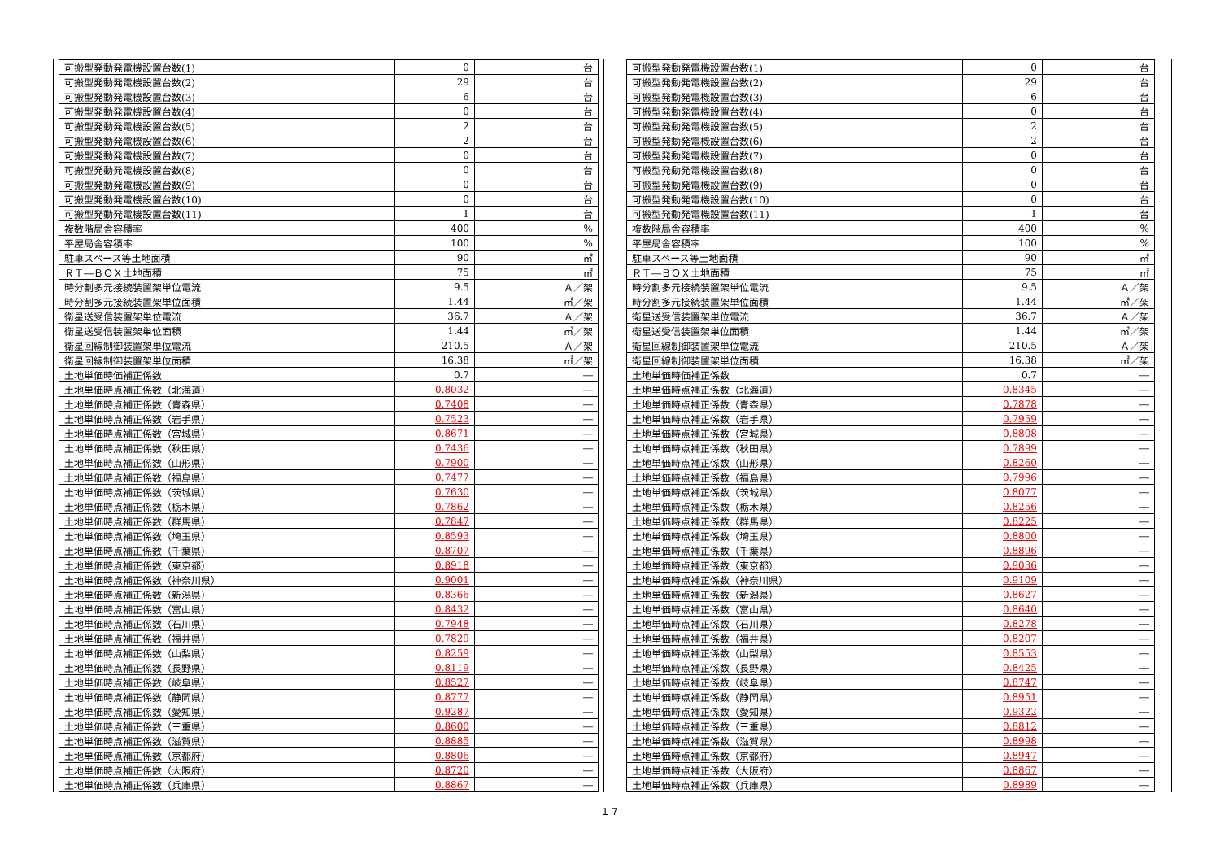| 可搬型発動発電機設置台数(1) | 0 | 台 |
| 可搬型発動発電機設置台数(2) | 29 | 台 |
| 可搬型発動発電機設置台数(3) | 6 | 台 |
| 可搬型発動発電機設置台数(4) | 0 | 台 |
| 可搬型発動発電機設置台数(5) | 2 | 台 |
| 可搬型発動発電機設置台数(6) | 2 | 台 |
| 可搬型発動発電機設置台数(7) | 0 | 台 |
| 可搬型発動発電機設置台数(8) | 0 | 台 |
| 可搬型発動発電機設置台数(9) | 0 | 台 |
| 可搬型発動発電機設置台数(10) | 0 | 台 |
| 可搬型発動発電機設置台数(11) | 1 | 台 |
| 複数階局舎容積率 | 400 | % |
| 平屋局舎容積率 | 100 | % |
| 駐車スペース等土地面積 | 90 | ㎡ |
| ＲＴ―ＢＯＸ土地面積 | 75 | ㎡ |
| 時分割多元接続装置架単位電流 | 9.5 | Ａ／架 |
| 時分割多元接続装置架単位面積 | 1.44 | ㎡／架 |
| 衛星送受信装置架単位電流 | 36.7 | Ａ／架 |
| 衛星送受信装置架単位面積 | 1.44 | ㎡／架 |
| 衛星回線制御装置架単位電流 | 210.5 | Ａ／架 |
| 衛星回線制御装置架単位面積 | 16.38 | ㎡／架 |
| 土地単価時価補正係数 | 0.7 | ― |
| 土地単価時点補正係数（北海道） | 0.8032 | ― |
| 土地単価時点補正係数（青森県） | 0.7408 | ― |
| 土地単価時点補正係数（岩手県） | 0.7523 | ― |
| 土地単価時点補正係数（宮城県） | 0.8671 | ― |
| 土地単価時点補正係数（秋田県） | 0.7436 | ― |
| 土地単価時点補正係数（山形県） | 0.7900 | ― |
| 土地単価時点補正係数（福島県） | 0.7477 | ― |
| 土地単価時点補正係数（茨城県） | 0.7630 | ― |
| 土地単価時点補正係数（栃木県） | 0.7862 | ― |
| 土地単価時点補正係数（群馬県） | 0.7847 | ― |
| 土地単価時点補正係数（埼玉県） | 0.8593 | ― |
| 土地単価時点補正係数（千葉県） | 0.8707 | ― |
| 土地単価時点補正係数（東京都） | 0.8918 | ― |
| 土地単価時点補正係数（神奈川県） | 0.9001 | ― |
| 土地単価時点補正係数（新潟県） | 0.8366 | ― |
| 土地単価時点補正係数（富山県） | 0.8432 | ― |
| 土地単価時点補正係数（石川県） | 0.7948 | ― |
| 土地単価時点補正係数（福井県） | 0.7829 | ― |
| 土地単価時点補正係数（山梨県） | 0.8259 | ― |
| 土地単価時点補正係数（長野県） | 0.8119 | ― |
| 土地単価時点補正係数（岐阜県） | 0.8527 | ― |
| 土地単価時点補正係数（静岡県） | 0.8777 | ― |
| 土地単価時点補正係数（愛知県） | 0.9287 | ― |
| 土地単価時点補正係数（三重県） | 0.8600 | ― |
| 土地単価時点補正係数（滋賀県） | 0.8885 | ― |
| 土地単価時点補正係数（京都府） | 0.8806 | ― |
| 土地単価時点補正係数（大阪府） | 0.8720 | ― |
| 土地単価時点補正係数（兵庫県） | 0.8867 | ― |
| 可搬型発動発電機設置台数(1) | 0 | 台 |
| 可搬型発動発電機設置台数(2) | 29 | 台 |
| 可搬型発動発電機設置台数(3) | 6 | 台 |
| 可搬型発動発電機設置台数(4) | 0 | 台 |
| 可搬型発動発電機設置台数(5) | 2 | 台 |
| 可搬型発動発電機設置台数(6) | 2 | 台 |
| 可搬型発動発電機設置台数(7) | 0 | 台 |
| 可搬型発動発電機設置台数(8) | 0 | 台 |
| 可搬型発動発電機設置台数(9) | 0 | 台 |
| 可搬型発動発電機設置台数(10) | 0 | 台 |
| 可搬型発動発電機設置台数(11) | 1 | 台 |
| 複数階局舎容積率 | 400 | % |
| 平屋局舎容積率 | 100 | % |
| 駐車スペース等土地面積 | 90 | ㎡ |
| ＲＴ―ＢＯＸ土地面積 | 75 | ㎡ |
| 時分割多元接続装置架単位電流 | 9.5 | Ａ／架 |
| 時分割多元接続装置架単位面積 | 1.44 | ㎡／架 |
| 衛星送受信装置架単位電流 | 36.7 | Ａ／架 |
| 衛星送受信装置架単位面積 | 1.44 | ㎡／架 |
| 衛星回線制御装置架単位電流 | 210.5 | Ａ／架 |
| 衛星回線制御装置架単位面積 | 16.38 | ㎡／架 |
| 土地単価時価補正係数 | 0.7 | ― |
| 土地単価時点補正係数（北海道） | 0.8345 | ― |
| 土地単価時点補正係数（青森県） | 0.7878 | ― |
| 土地単価時点補正係数（岩手県） | 0.7959 | ― |
| 土地単価時点補正係数（宮城県） | 0.8808 | ― |
| 土地単価時点補正係数（秋田県） | 0.7899 | ― |
| 土地単価時点補正係数（山形県） | 0.8260 | ― |
| 土地単価時点補正係数（福島県） | 0.7996 | ― |
| 土地単価時点補正係数（茨城県） | 0.8077 | ― |
| 土地単価時点補正係数（栃木県） | 0.8256 | ― |
| 土地単価時点補正係数（群馬県） | 0.8225 | ― |
| 土地単価時点補正係数（埼玉県） | 0.8800 | ― |
| 土地単価時点補正係数（千葉県） | 0.8896 | ― |
| 土地単価時点補正係数（東京都） | 0.9036 | ― |
| 土地単価時点補正係数（神奈川県） | 0.9109 | ― |
| 土地単価時点補正係数（新潟県） | 0.8627 | ― |
| 土地単価時点補正係数（富山県） | 0.8640 | ― |
| 土地単価時点補正係数（石川県） | 0.8278 | ― |
| 土地単価時点補正係数（福井県） | 0.8207 | ― |
| 土地単価時点補正係数（山梨県） | 0.8553 | ― |
| 土地単価時点補正係数（長野県） | 0.8425 | ― |
| 土地単価時点補正係数（岐阜県） | 0.8747 | ― |
| 土地単価時点補正係数（静岡県） | 0.8951 | ― |
| 土地単価時点補正係数（愛知県） | 0.9322 | ― |
| 土地単価時点補正係数（三重県） | 0.8812 | ― |
| 土地単価時点補正係数（滋賀県） | 0.8998 | ― |
| 土地単価時点補正係数（京都府） | 0.8947 | ― |
| 土地単価時点補正係数（大阪府） | 0.8867 | ― |
| 土地単価時点補正係数（兵庫県） | 0.8989 | ― |
１７